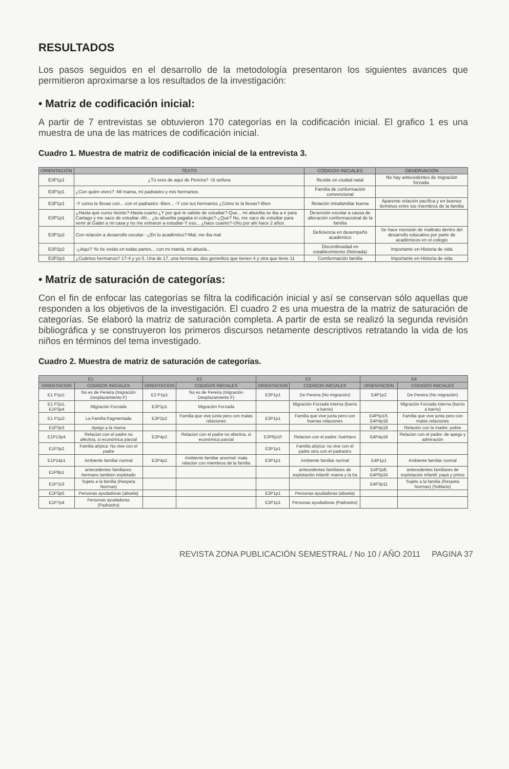RESULTADOS
Los pasos seguidos en el desarrollo de la metodología presentaron los siguientes avances que permitieron aproximarse a los resultados de la investigación:
• Matriz de codificación inicial:
A partir de 7 entrevistas se obtuvieron 170 categorías en la codificación inicial. El grafico 1 es una muestra de una de las matrices de codificación inicial.
Cuadro 1. Muestra de matriz de codificación inicial de la entrevista 3.
| ORIENTACIÓN | TEXTO | CÓDIGOS INICIALES | OBSERVACIÓN |
| --- | --- | --- | --- |
| E3P1p1 | ¿Tú eres de aquí de Pereira? -Si señora | Reside en ciudad natal | No hay antecedentes de migración forzada. |
| E3P1p1 | ¿Con quién vives? -Mi mama, mi padrastro y mis hermanos. | Familia de conformación convencional | |
| E3P1p1 | -Y como te llevas con... con el padrastro -Bien... -Y con tus hermanos ¿Cómo te la llevas?-Bien | Relación intrafamiliar buena | Aparente relación pacífica y en buenos términos entre los miembros de la familia |
| E3P1p1 | ¿Hasta qué curso hiciste?-Hasta cuarto-¿Y por qué te saliste de estudiar?-Que... mi abuelita se iba a ir para Cartago y me saco de estudiar.-Ah... ¿tu abuelita pagaba el colegio?-¿Qué? No, me saco de estudiar para venir al Galán a mi casa y no me entraron a estudiar-Y eso... ¿hace cuanto?-Uhu por ahí hace 2 años | Deserción escolar a causa de alteración conformacioinal de la familia | |
| E3P1p2 | Con relación a desarrollo escolar: -¿En lo académico?-Mal, me iba mal | Deficiencia en desempeño académico | Se hace mensión de maltrato dentro del desarrollo educativo por parte de académicos en el colegio |
| E3P2p2 | -¿Aquí? Yo he vivido en todas partes... con mi mamá, mi abuela... | Discontinuidad en establecimiento (Nómada) | Importante en Historia de vida |
| E3P2p3 | ¿Cuántos hermanos? 17-4 y yo 5. Una de 17, una hermana, dos gemelitos que tienen 4 y otra que tiene 11 | Comformación familia | Importante en Historia de vida |
• Matriz de saturación de categorías:
Con el fin de enfocar las categorías se filtra la codificación inicial y así se conservan sólo aquellas que responden a los objetivos de la investigación. El cuadro 2 es una muestra de la matriz de saturación de categorías. Se elaboró la matriz de saturación completa. A partir de esta se realizó la segunda revisión bibliográfica y se construyeron los primeros discursos netamente descriptivos retratando la vida de los niños en términos del tema investigado.
Cuadro 2. Muestra de matriz de saturación de categorías.
| E1 | | E2 | | E3 | | E4 | |
| --- | --- | --- | --- | --- | --- | --- | --- |
| ORIENTACION | CODIGOS INICIALES | ORIENTACION | CODIGOS INICIALES | ORIENTACION | CODIGOS INICIALES | ORIENTACION | CODIGOS INICIALES |
| E1 P1p1: | No es de Pereira (migración Desplazamiento F) | E2 P1p1 | No es de Pereira (migración Desplazamiento F) | E3P1p1 | De Pereira (No migración) | E4P1p2 | De Pereira (No migración) |
| E1 P2p1, E1P3p4 | Migración Forzada | E2P1p1 | Migración Forzada | | Migración Forzada interna (barrio a barrio) | | Migración Forzada interna (barrio a barrio) |
| E1 P1p2: | La Familia fragmentada | E2P2p2 | Familia que vive junta pero con malas relaciones | E3P1p1 | Familia que vive junta pero con buenas relaciones | E4P5p19, E4P4p18 | Familia que vive junta pero con malas relaciones |
| E1P3p3 | Apego a la mama | | | | | E4P4p18 | Relación con la madre: pobre |
| E1P13p4 | Relacion con el padre no afectiva, si económica parcial | E2P4p2 | Relacion con el padre no afectiva, si económica parcial | E3P6p10 | Relacion con el padre: huérfano | E4P4p18 | Relacion con el padre: de apego y admiración |
| E1P3p2 | Familia atípica: No vive con el padre | | | E3P1p1 | Familia atípica: no vive con el padre sino con el padrastro | | |
| E1P14p1 | Ambiente familiar normal | E2P4p2 | Ambiente familiar anormal: mala relación con miembros de la familia | E3P1p1 | Ambiente familiar normal | E4P1p1 | Ambiente familiar normal |
| E1P8p1 | antecedentes familiares: hermano tambien explotado | | | | antecedentes familiares de explotación infantil: mama y la tía | E4P2p8; E4P6p24 | antecedentes familiares de explotación infantil: papá y primo |
| E1P7p3 | Sujeto a la familia (Respeta Normas) | | | | | E4P3p11 | Sujeto a la familia (Respeta Normas) (Solitario) |
| E1P3p5 | Personas ayudadoras (abuela) | | | E3P1p1 | Personas ayudadoras (abuela) | | |
| E1P7p4 | Personas ayudadoras (Padrastro) | | | E3P1p1 | Personas ayudadoras (Padrastro) | | |
REVISTA ZONA PUBLICACIÓN SEMESTRAL / No 10 / AÑO 2011 PAGINA 37